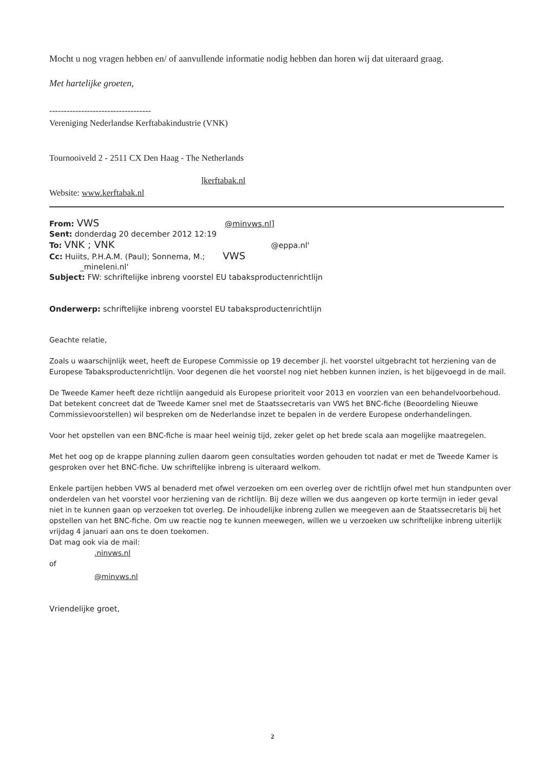Mocht u nog vragen hebben en/ of aanvullende informatie nodig hebben dan horen wij dat uiteraard graag.
Met hartelijke groeten,
-----------------------------------
Vereniging Nederlandse Kerftabakindustrie (VNK)
Tournooiveld 2 - 2511 CX Den Haag - The Netherlands
]kerftabak.nl
Website: www.kerftabak.nl
From: VWS @minvws.nl]
Sent: donderdag 20 december 2012 12:19
To: VNK ; VNK @eppa.nl'
Cc: Huiits, P.H.A.M. (Paul); Sonnema, M.; VWS
_mineleni.nl'
Subject: FW: schriftelijke inbreng voorstel EU tabaksproductenrichtlijn
Onderwerp: schriftelijke inbreng voorstel EU tabaksproductenrichtlijn
Geachte relatie,
Zoals u waarschijnlijk weet, heeft de Europese Commissie op 19 december jl. het voorstel uitgebracht tot herziening van de Europese Tabaksproductenrichtlijn. Voor degenen die het voorstel nog niet hebben kunnen inzien, is het bijgevoegd in de mail.
De Tweede Kamer heeft deze richtlijn aangeduid als Europese prioriteit voor 2013 en voorzien van een behandelvoorbehoud. Dat betekent concreet dat de Tweede Kamer snel met de Staatssecretaris van VWS het BNC-fiche (Beoordeling Nieuwe Commissievoorstellen) wil bespreken om de Nederlandse inzet te bepalen in de verdere Europese onderhandelingen.
Voor het opstellen van een BNC-fiche is maar heel weinig tijd, zeker gelet op het brede scala aan mogelijke maatregelen.
Met het oog op de krappe planning zullen daarom geen consultaties worden gehouden tot nadat er met de Tweede Kamer is gesproken over het BNC-fiche. Uw schriftelijke inbreng is uiteraard welkom.
Enkele partijen hebben VWS al benaderd met ofwel verzoeken om een overleg over de richtlijn ofwel met hun standpunten over onderdelen van het voorstel voor herziening van de richtlijn. Bij deze willen we dus aangeven op korte termijn in ieder geval niet in te kunnen gaan op verzoeken tot overleg. De inhoudelijke inbreng zullen we meegeven aan de Staatssecretaris bij het opstellen van het BNC-fiche. Om uw reactie nog te kunnen meewegen, willen we u verzoeken uw schriftelijke inbreng uiterlijk vrijdag 4 januari aan ons te doen toekomen.
Dat mag ook via de mail:
.ninvws.nl
of
@minvws.nl
Vriendelijke groet,
2